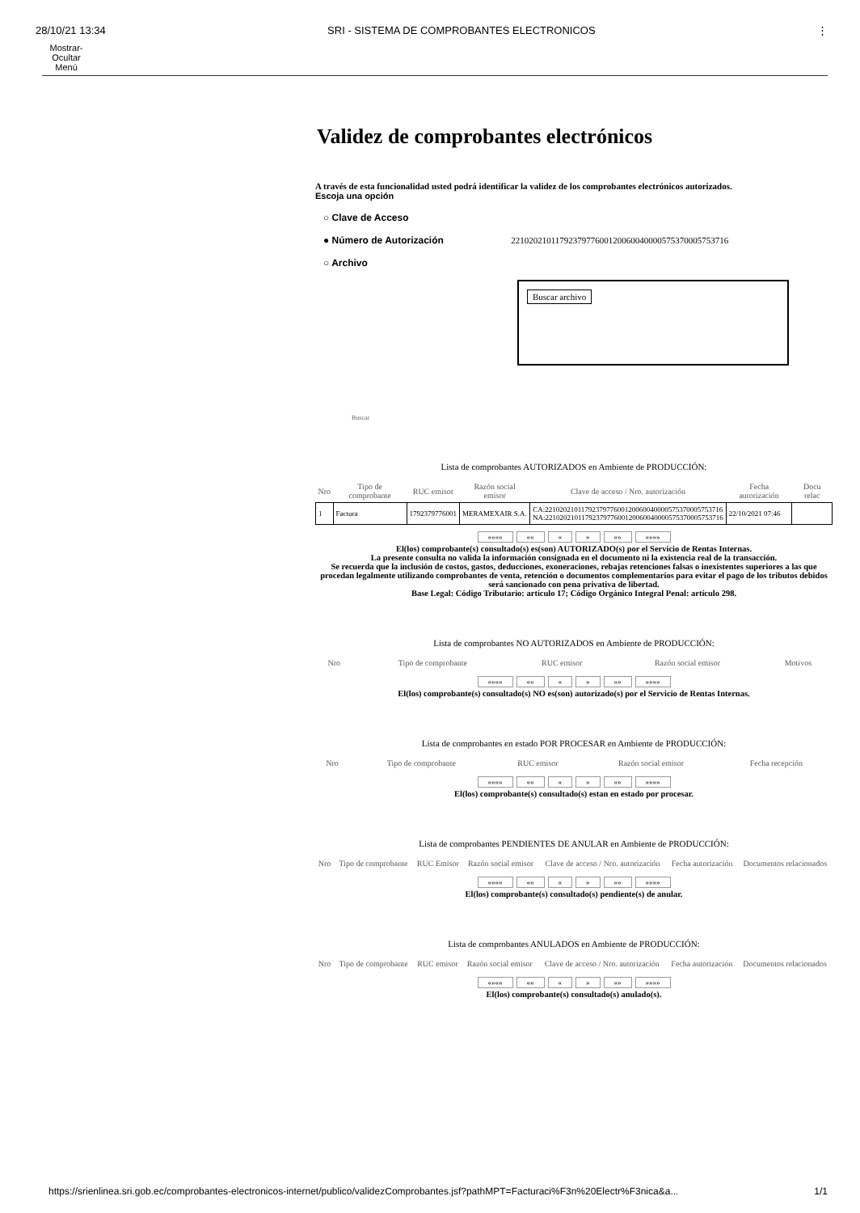28/10/21 13:34 SRI - SISTEMA DE COMPROBANTES ELECTRONICOS ⋮
Mostrar-
Ocultar
Menú
Validez de comprobantes electrónicos
A través de esta funcionalidad usted podrá identificar la validez de los comprobantes electrónicos autorizados.
Escoja una opción
○ Clave de Acceso
● Número de Autorización 2210202101179237977600120060040000575370005753716
○ Archivo
Buscar archivo
Buscar
Lista de comprobantes AUTORIZADOS en Ambiente de PRODUCCIÓN:
| Nro | Tipo de comprobante | RUC emisor | Razón social emisor | Clave de acceso / Nro. autorización | Fecha autorización | Docu relac |
| --- | --- | --- | --- | --- | --- | --- |
| 1 | Factura | 1792379776001 | MERAMEXAIR S.A. | CA:2210202101179237977600120060040000575370005753716 NA:2210202101179237977600120060040000575370005753716 | 22/10/2021 07:46 | |
«««« «« « » »» »»»»
El(los) comprobante(s) consultado(s) es(son) AUTORIZADO(s) por el Servicio de Rentas Internas.
La presente consulta no valida la información consignada en el documento ni la existencia real de la transacción.
Se recuerda que la inclusión de costos, gastos, deducciones, exoneraciones, rebajas retenciones falsas o inexistentes superiores a las que procedan legalmente utilizando comprobantes de venta, retención o documentos complementarios para evitar el pago de los tributos debidos será sancionado con pena privativa de libertad.
Base Legal: Código Tributario: artículo 17; Código Orgánico Integral Penal: artículo 298.
Lista de comprobantes NO AUTORIZADOS en Ambiente de PRODUCCIÓN:
| Nro | Tipo de comprobante | RUC emisor | Razón social emisor | Motivos |
| --- | --- | --- | --- | --- |
«««« «« « » »» »»»»
El(los) comprobante(s) consultado(s) NO es(son) autorizado(s) por el Servicio de Rentas Internas.
Lista de comprobantes en estado POR PROCESAR en Ambiente de PRODUCCIÓN:
| Nro | Tipo de comprobante | RUC emisor | Razón social emisor | Fecha recepción |
| --- | --- | --- | --- | --- |
«««« «« « » »» »»»»
El(los) comprobante(s) consultado(s) estan en estado por procesar.
Lista de comprobantes PENDIENTES DE ANULAR en Ambiente de PRODUCCIÓN:
| Nro | Tipo de comprobante | RUC Emisor | Razón social emisor | Clave de acceso / Nro. autorización | Fecha autorización | Documentos relacionados |
| --- | --- | --- | --- | --- | --- | --- |
«««« «« « » »» »»»»
El(los) comprobante(s) consultado(s) pendiente(s) de anular.
Lista de comprobantes ANULADOS en Ambiente de PRODUCCIÓN:
| Nro | Tipo de comprobante | RUC emisor | Razón social emisor | Clave de acceso / Nro. autorización | Fecha autorización | Documentos relacionados |
| --- | --- | --- | --- | --- | --- | --- |
«««« «« « » »» »»»»
El(los) comprobante(s) consultado(s) anulado(s).
https://srienlinea.sri.gob.ec/comprobantes-electronicos-internet/publico/validezComprobantes.jsf?pathMPT=Facturaci%F3n%20Electr%F3nica&a... 1/1